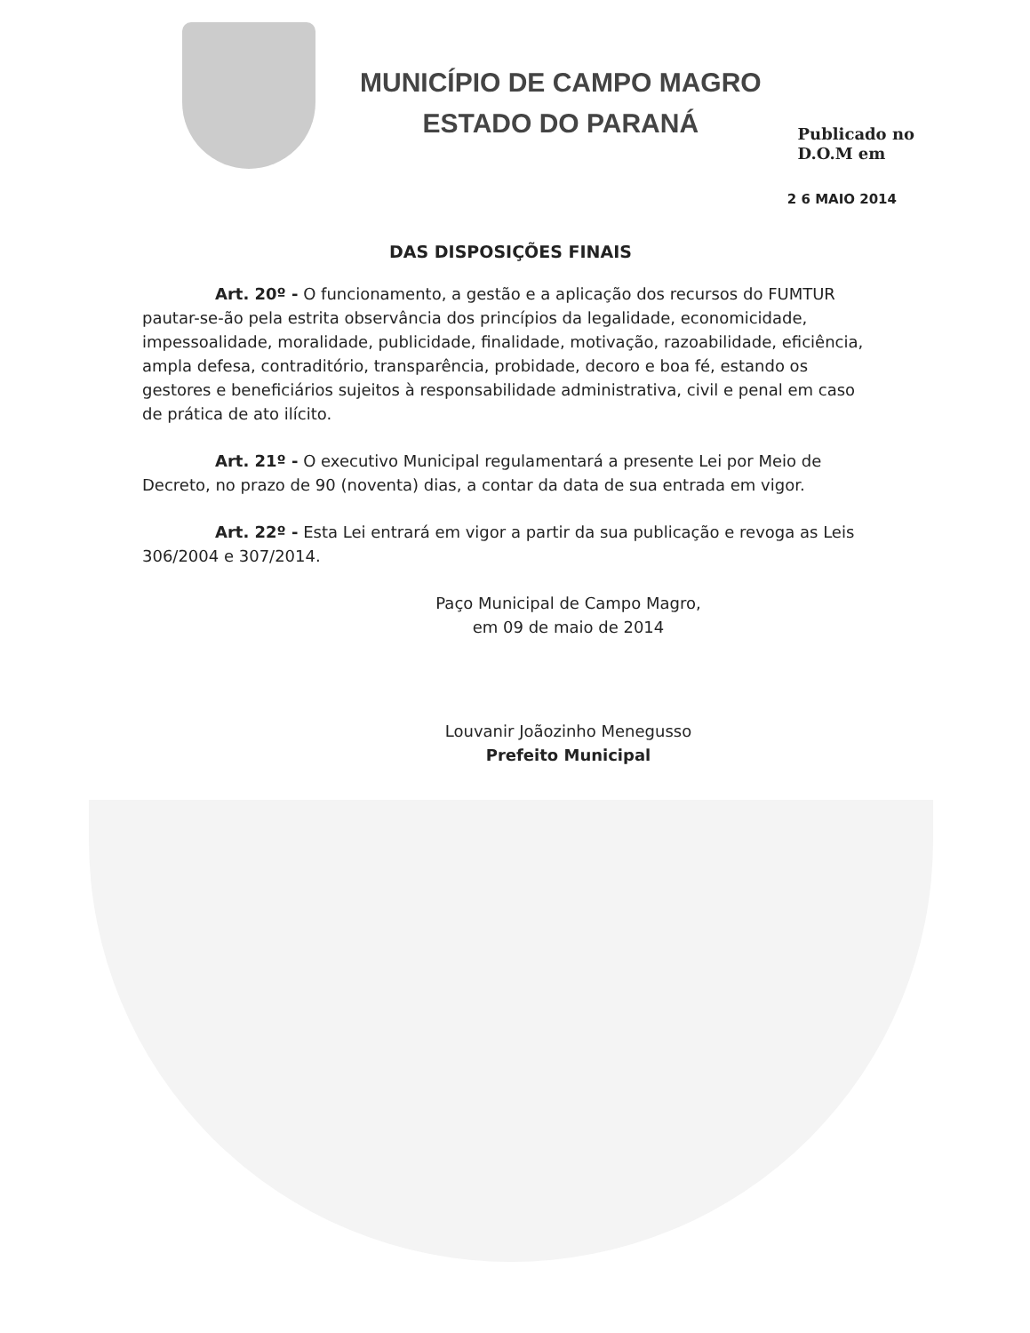MUNICÍPIO DE CAMPO MAGRO
ESTADO DO PARANÁ
Publicado no
D.O.M em
2 6 MAIO 2014
DAS DISPOSIÇÕES FINAIS
Art. 20º - O funcionamento, a gestão e a aplicação dos recursos do FUMTUR pautar-se-ão pela estrita observância dos princípios da legalidade, economicidade, impessoalidade, moralidade, publicidade, finalidade, motivação, razoabilidade, eficiência, ampla defesa, contraditório, transparência, probidade, decoro e boa fé, estando os gestores e beneficiários sujeitos à responsabilidade administrativa, civil e penal em caso de prática de ato ilícito.
Art. 21º - O executivo Municipal regulamentará a presente Lei por Meio de Decreto, no prazo de 90 (noventa) dias, a contar da data de sua entrada em vigor.
Art. 22º - Esta Lei entrará em vigor a partir da sua publicação e revoga as Leis 306/2004 e 307/2014.
Paço Municipal de Campo Magro,
em 09 de maio de 2014
Louvanir Joãozinho Menegusso
Prefeito Municipal